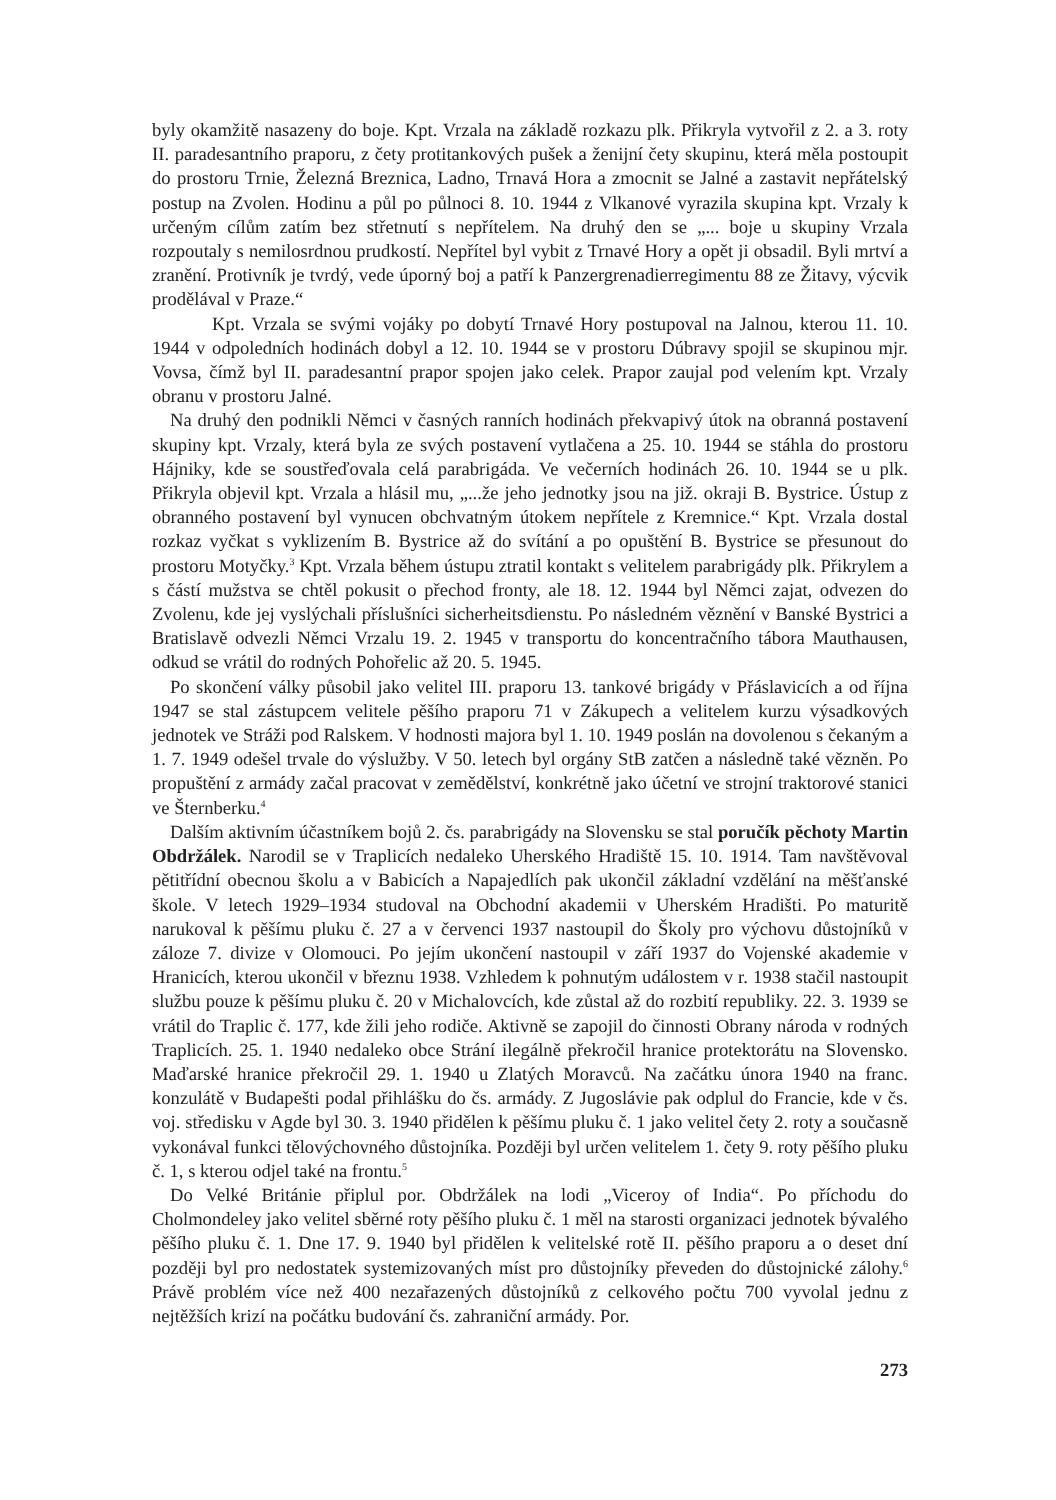byly okamžitě nasazeny do boje. Kpt. Vrzala na základě rozkazu plk. Přikryla vytvořil z 2. a 3. roty II. paradesantního praporu, z čety protitankových pušek a ženijní čety skupinu, která měla postoupit do prostoru Trnie, Železná Breznica, Ladno, Trnavá Hora a zmocnit se Jalné a zastavit nepřátelský postup na Zvolen. Hodinu a půl po půlnoci 8. 10. 1944 z Vlkanové vyrazila skupina kpt. Vrzaly k určeným cílům zatím bez střetnutí s nepřítelem. Na druhý den se „... boje u skupiny Vrzala rozpoutaly s nemilosrdnou prudkostí. Nepřítel byl vybit z Trnavé Hory a opět ji obsadil. Byli mrtví a zranění. Protivník je tvrdý, vede úporný boj a patří k Panzergrenadierregimentu 88 ze Žitavy, výcvik prodělával v Praze.“
Kpt. Vrzala se svými vojáky po dobytí Trnavé Hory postupoval na Jalnou, kterou 11. 10. 1944 v odpoledních hodinách dobyl a 12. 10. 1944 se v prostoru Dúbravy spojil se skupinou mjr. Vovsa, čímž byl II. paradesantní prapor spojen jako celek. Prapor zaujal pod velením kpt. Vrzaly obranu v prostoru Jalné.
Na druhý den podnikli Němci v časných ranních hodinách překvapivý útok na obranná postavení skupiny kpt. Vrzaly, která byla ze svých postavení vytlačena a 25. 10. 1944 se stáhla do prostoru Hájniky, kde se soustřeďovala celá parabrigáda. Ve večerních hodinách 26. 10. 1944 se u plk. Přikryla objevil kpt. Vrzala a hlásil mu, „...že jeho jednotky jsou na již. okraji B. Bystrice. Ústup z obranného postavení byl vynucen obchvatným útokem nepřítele z Kremnice.“ Kpt. Vrzala dostal rozkaz vyčkat s vyklizením B. Bystrice až do svítání a po opuštění B. Bystrice se přesunout do prostoru Motyčky.<sup>3</sup> Kpt. Vrzala během ústupu ztratil kontakt s velitelem parabrigády plk. Přikrylem a s částí mužstva se chtěl pokusit o přechod fronty, ale 18. 12. 1944 byl Němci zajat, odvezen do Zvolenu, kde jej vyslýchali příslušníci sicherheitsdienstu. Po následném věznění v Banské Bystrici a Bratislavě odvezli Němci Vrzalu 19. 2. 1945 v transportu do koncentračního tábora Mauthausen, odkud se vrátil do rodných Pohořelic až 20. 5. 1945.
Po skončení války působil jako velitel III. praporu 13. tankové brigády v Přáslavicích a od října 1947 se stal zástupcem velitele pěšího praporu 71 v Zákupech a velitelem kurzu výsadkových jednotek ve Stráži pod Ralskem. V hodnosti majora byl 1. 10. 1949 poslán na dovolenou s čekaným a 1. 7. 1949 odešel trvale do výslužby. V 50. letech byl orgány StB zatčen a následně také vězněn. Po propuštění z armády začal pracovat v zemědělství, konkrétně jako účetní ve strojní traktorové stanici ve Šternberku.<sup>4</sup>
Dalším aktivním účastníkem bojů 2. čs. parabrigády na Slovensku se stal poručík pěchoty Martin Obdržálek. Narodil se v Traplicích nedaleko Uherského Hradiště 15. 10. 1914. Tam navštěvoval pětitřídní obecnou školu a v Babicích a Napajedlích pak ukončil základní vzdělání na měšťanské škole. V letech 1929–1934 studoval na Obchodní akademii v Uherském Hradišti. Po maturitě narukoval k pěšímu pluku č. 27 a v červenci 1937 nastoupil do Školy pro výchovu důstojníků v záloze 7. divize v Olomouci. Po jejím ukončení nastoupil v září 1937 do Vojenské akademie v Hranicích, kterou ukončil v březnu 1938. Vzhledem k pohnutým událostem v r. 1938 stačil nastoupit službu pouze k pěšímu pluku č. 20 v Michalovcích, kde zůstal až do rozbití republiky. 22. 3. 1939 se vrátil do Traplic č. 177, kde žili jeho rodiče. Aktivně se zapojil do činnosti Obrany národa v rodných Traplicích. 25. 1. 1940 nedaleko obce Strání ilegálně překročil hranice protektorátu na Slovensko. Maďarské hranice překročil 29. 1. 1940 u Zlatých Moravců. Na začátku února 1940 na franc. konzulátě v Budapešti podal přihlášku do čs. armády. Z Jugoslávie pak odplul do Francie, kde v čs. voj. středisku v Agde byl 30. 3. 1940 přidělen k pěšímu pluku č. 1 jako velitel čety 2. roty a současně vykonával funkci tělovýchovného důstojníka. Později byl určen velitelem 1. čety 9. roty pěšího pluku č. 1, s kterou odjel také na frontu.<sup>5</sup>
Do Velké Británie připlul por. Obdržálek na lodi „Viceroy of India“. Po příchodu do Cholmondeley jako velitel sběrné roty pěšího pluku č. 1 měl na starosti organizaci jednotek bývalého pěšího pluku č. 1. Dne 17. 9. 1940 byl přidělen k velitelské rotě II. pěšího praporu a o deset dní později byl pro nedostatek systemizovaných míst pro důstojníky převeden do důstojnické zálohy.<sup>6</sup> Právě problém více než 400 nezařazených důstojníků z celkového počtu 700 vyvolal jednu z nejtěžších krizí na počátku budování čs. zahraniční armády. Por.
273